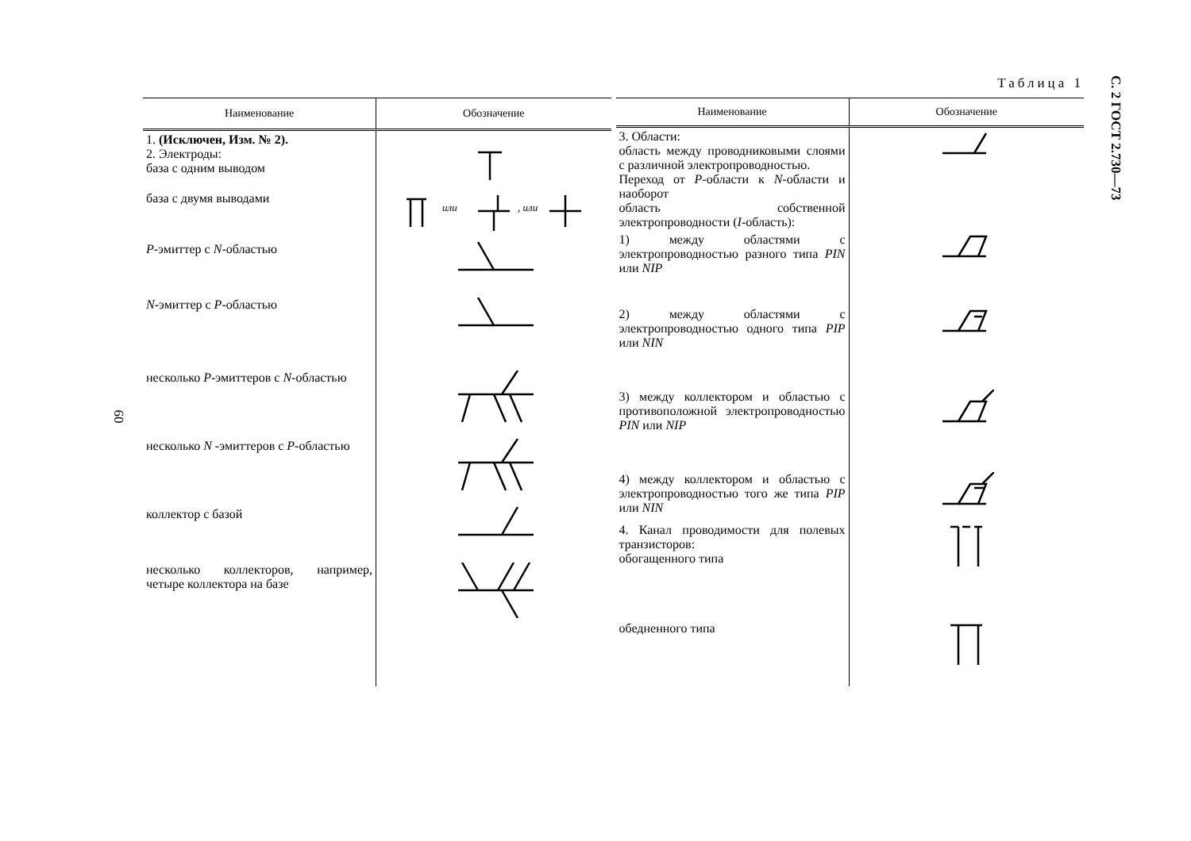С. 2 ГОСТ 2.730—73
60
Таблица 1
| Наименование | Обозначение |
| --- | --- |
| 1. (Исключен, Изм. № 2). 2. Электроды: база с одним выводом | |
| база с двумя выводами | или , или |
| P -эмиттер с N -областью | |
| N -эмиттер с P -областью | |
| несколько P -эмиттеров с N -областью | |
| несколько N -эмиттеров с P -областью | |
| коллектор с базой | |
| несколько коллекторов, например, четыре коллектора на базе | |
| Наименование | Обозначение |
| --- | --- |
| 3. Области: область между проводниковыми слоями с различной электропроводностью. Переход от P -области к N -области и наоборот область собственной электропроводности ( I -область): | |
| 1) между областями с электропроводностью разного типа PIN или NIP | |
| 2) между областями с электропроводностью одного типа PIP или NIN | |
| 3) между коллектором и областью с противоположной электропроводностью PIN или NIP | |
| 4) между коллектором и областью с электропроводностью того же типа PIP или NIN | |
| 4. Канал проводимости для полевых транзисторов: обогащенного типа | |
| обедненного типа | |